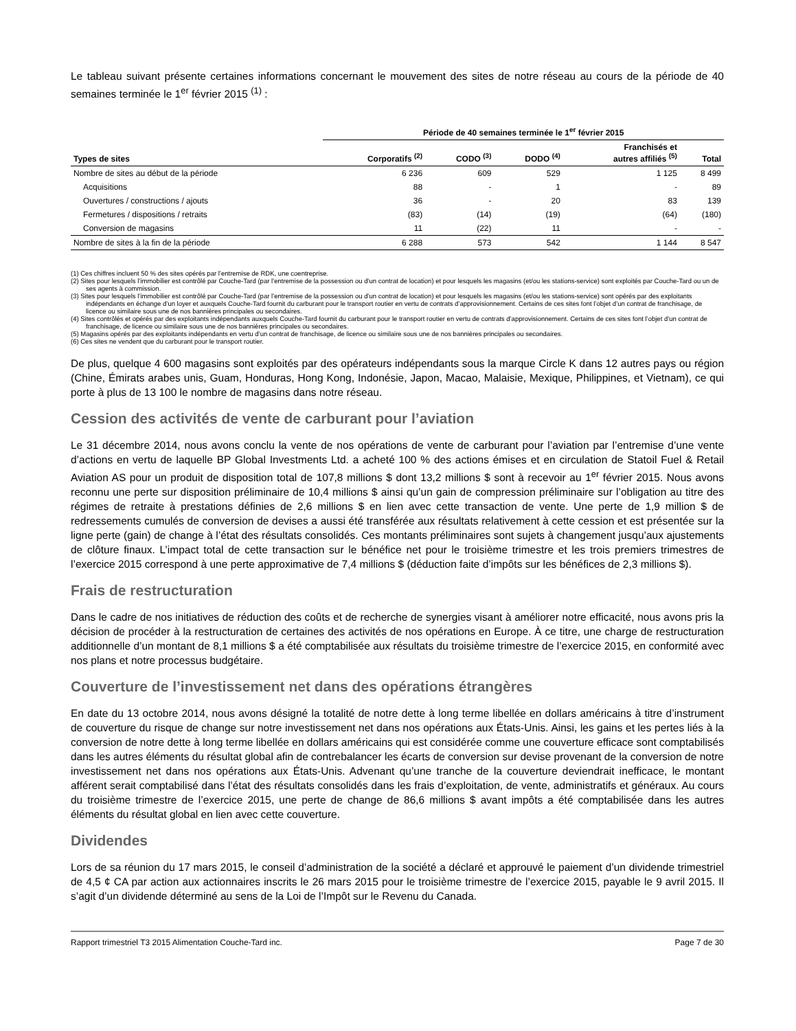Le tableau suivant présente certaines informations concernant le mouvement des sites de notre réseau au cours de la période de 40 semaines terminée le 1<sup>er</sup> février 2015 <sup>(1)</sup> :
| | Période de 40 semaines terminée le 1<sup>er</sup> février 2015 | | | | |
| --- | --- | --- | --- | --- | --- |
| Types de sites | Corporatifs <sup>(2)</sup> | CODO <sup>(3)</sup> | DODO <sup>(4)</sup> | Franchisés et autres affiliés <sup>(5)</sup> | Total |
| Nombre de sites au début de la période | 6 236 | 609 | 529 | 1 125 | 8 499 |
| Acquisitions | 88 | - | 1 | - | 89 |
| Ouvertures / constructions / ajouts | 36 | - | 20 | 83 | 139 |
| Fermetures / dispositions / retraits | (83) | (14) | (19) | (64) | (180) |
| Conversion de magasins | 11 | (22) | 11 | - | - |
| Nombre de sites à la fin de la période | 6 288 | 573 | 542 | 1 144 | 8 547 |
(1) Ces chiffres incluent 50 % des sites opérés par l’entremise de RDK, une coentreprise.
(2) Sites pour lesquels l’immobilier est contrôlé par Couche-Tard (par l’entremise de la possession ou d’un contrat de location) et pour lesquels les magasins (et/ou les stations-service) sont exploités par Couche-Tard ou un de ses agents à commission.
(3) Sites pour lesquels l’immobilier est contrôlé par Couche-Tard (par l’entremise de la possession ou d’un contrat de location) et pour lesquels les magasins (et/ou les stations-service) sont opérés par des exploitants indépendants en échange d’un loyer et auxquels Couche-Tard fournit du carburant pour le transport routier en vertu de contrats d’approvisionnement. Certains de ces sites font l’objet d’un contrat de franchisage, de licence ou similaire sous une de nos bannières principales ou secondaires.
(4) Sites contrôlés et opérés par des exploitants indépendants auxquels Couche-Tard fournit du carburant pour le transport routier en vertu de contrats d’approvisionnement. Certains de ces sites font l’objet d’un contrat de franchisage, de licence ou similaire sous une de nos bannières principales ou secondaires.
(5) Magasins opérés par des exploitants indépendants en vertu d’un contrat de franchisage, de licence ou similaire sous une de nos bannières principales ou secondaires.
(6) Ces sites ne vendent que du carburant pour le transport routier.
De plus, quelque 4 600 magasins sont exploités par des opérateurs indépendants sous la marque Circle K dans 12 autres pays ou région (Chine, Émirats arabes unis, Guam, Honduras, Hong Kong, Indonésie, Japon, Macao, Malaisie, Mexique, Philippines, et Vietnam), ce qui porte à plus de 13 100 le nombre de magasins dans notre réseau.
Cession des activités de vente de carburant pour l’aviation
Le 31 décembre 2014, nous avons conclu la vente de nos opérations de vente de carburant pour l’aviation par l’entremise d’une vente d’actions en vertu de laquelle BP Global Investments Ltd. a acheté 100 % des actions émises et en circulation de Statoil Fuel & Retail Aviation AS pour un produit de disposition total de 107,8 millions $ dont 13,2 millions $ sont à recevoir au 1<sup>er</sup> février 2015. Nous avons reconnu une perte sur disposition préliminaire de 10,4 millions $ ainsi qu’un gain de compression préliminaire sur l’obligation au titre des régimes de retraite à prestations définies de 2,6 millions $ en lien avec cette transaction de vente. Une perte de 1,9 million $ de redressements cumulés de conversion de devises a aussi été transférée aux résultats relativement à cette cession et est présentée sur la ligne perte (gain) de change à l’état des résultats consolidés. Ces montants préliminaires sont sujets à changement jusqu’aux ajustements de clôture finaux. L’impact total de cette transaction sur le bénéfice net pour le troisième trimestre et les trois premiers trimestres de l’exercice 2015 correspond à une perte approximative de 7,4 millions $ (déduction faite d’impôts sur les bénéfices de 2,3 millions $).
Frais de restructuration
Dans le cadre de nos initiatives de réduction des coûts et de recherche de synergies visant à améliorer notre efficacité, nous avons pris la décision de procéder à la restructuration de certaines des activités de nos opérations en Europe. À ce titre, une charge de restructuration additionnelle d’un montant de 8,1 millions $ a été comptabilisée aux résultats du troisième trimestre de l’exercice 2015, en conformité avec nos plans et notre processus budgétaire.
Couverture de l’investissement net dans des opérations étrangères
En date du 13 octobre 2014, nous avons désigné la totalité de notre dette à long terme libellée en dollars américains à titre d’instrument de couverture du risque de change sur notre investissement net dans nos opérations aux États-Unis. Ainsi, les gains et les pertes liés à la conversion de notre dette à long terme libellée en dollars américains qui est considérée comme une couverture efficace sont comptabilisés dans les autres éléments du résultat global afin de contrebalancer les écarts de conversion sur devise provenant de la conversion de notre investissement net dans nos opérations aux États-Unis. Advenant qu’une tranche de la couverture deviendrait inefficace, le montant afférent serait comptabilisé dans l’état des résultats consolidés dans les frais d’exploitation, de vente, administratifs et généraux. Au cours du troisième trimestre de l’exercice 2015, une perte de change de 86,6 millions $ avant impôts a été comptabilisée dans les autres éléments du résultat global en lien avec cette couverture.
Dividendes
Lors de sa réunion du 17 mars 2015, le conseil d’administration de la société a déclaré et approuvé le paiement d’un dividende trimestriel de 4,5 ¢ CA par action aux actionnaires inscrits le 26 mars 2015 pour le troisième trimestre de l’exercice 2015, payable le 9 avril 2015. Il s’agit d’un dividende déterminé au sens de la Loi de l’Impôt sur le Revenu du Canada.
Rapport trimestriel T3 2015 Alimentation Couche-Tard inc. Page 7 de 30